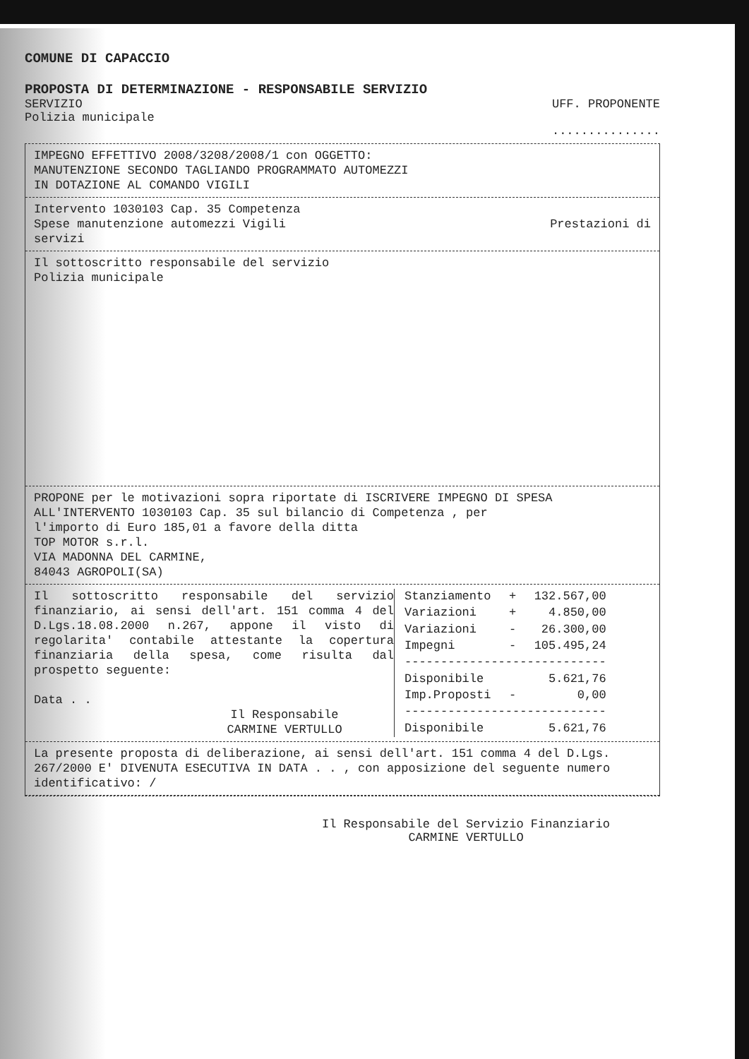COMUNE DI CAPACCIO
PROPOSTA DI DETERMINAZIONE - RESPONSABILE SERVIZIO
SERVIZIO
Polizia municipale
UFF. PROPONENTE
...............
IMPEGNO EFFETTIVO 2008/3208/2008/1 con OGGETTO:
MANUTENZIONE SECONDO TAGLIANDO PROGRAMMATO AUTOMEZZI
IN DOTAZIONE AL COMANDO VIGILI
Intervento 1030103 Cap. 35 Competenza
Spese manutenzione automezzi Vigili Prestazioni di
servizi
Il sottoscritto responsabile del servizio
Polizia municipale
PROPONE per le motivazioni sopra riportate di ISCRIVERE IMPEGNO DI SPESA
ALL'INTERVENTO 1030103 Cap. 35 sul bilancio di Competenza , per
l'importo di Euro 185,01 a favore della ditta
TOP MOTOR s.r.l.
VIA MADONNA DEL CARMINE,
84043 AGROPOLI(SA)
Il sottoscritto responsabile del servizio finanziario, ai sensi dell'art. 151 comma 4 del D.Lgs.18.08.2000 n.267, appone il visto di regolarita' contabile attestante la copertura finanziaria della spesa, come risulta dal prospetto seguente:
Data . .
Il Responsabile
CARMINE VERTULLO
| Stanziamento | + | 132.567,00 |
| Variazioni | + | 4.850,00 |
| Variazioni | - | 26.300,00 |
| Impegni | - | 105.495,24 |
| ---------------------------- | | |
| Disponibile | | 5.621,76 |
| Imp.Proposti | - | 0,00 |
| ---------------------------- | | |
| Disponibile | | 5.621,76 |
La presente proposta di deliberazione, ai sensi dell'art. 151 comma 4 del D.Lgs. 267/2000 E' DIVENUTA ESECUTIVA IN DATA . . , con apposizione del seguente numero identificativo: /
Il Responsabile del Servizio Finanziario
CARMINE VERTULLO